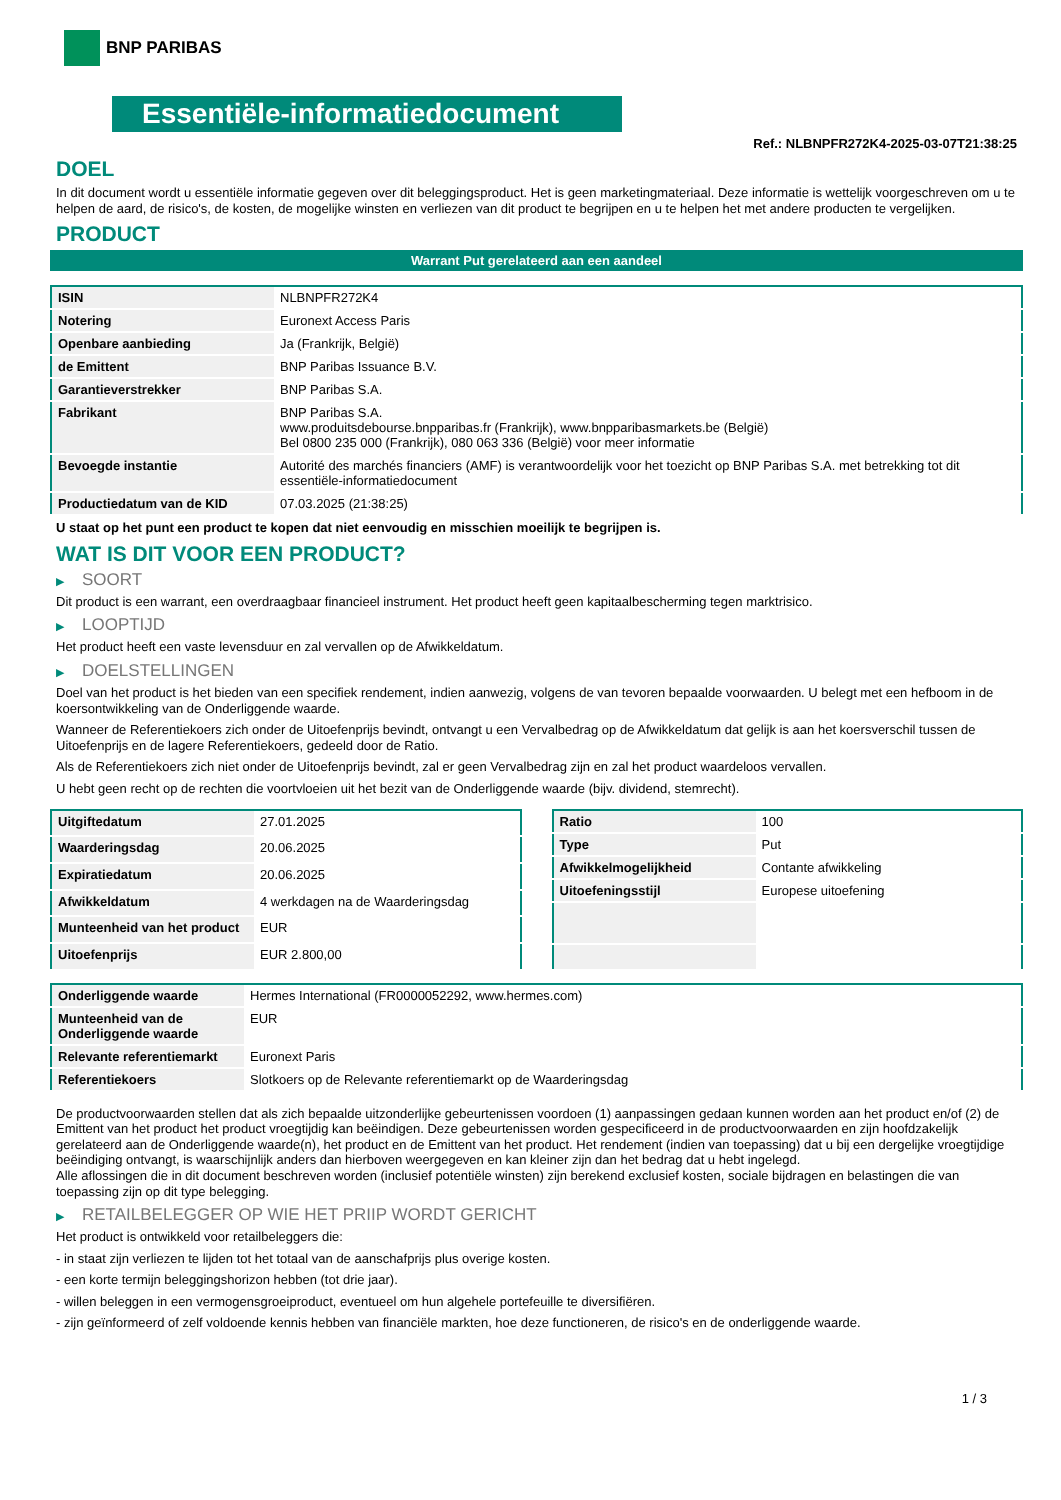BNP PARIBAS
Essentiële-informatiedocument
Ref.: NLBNPFR272K4-2025-03-07T21:38:25
DOEL
In dit document wordt u essentiële informatie gegeven over dit beleggingsproduct. Het is geen marketingmateriaal. Deze informatie is wettelijk voorgeschreven om u te helpen de aard, de risico's, de kosten, de mogelijke winsten en verliezen van dit product te begrijpen en u te helpen het met andere producten te vergelijken.
PRODUCT
Warrant Put gerelateerd aan een aandeel
| ISIN | NLBNPFR272K4 |
| Notering | Euronext Access Paris |
| Openbare aanbieding | Ja (Frankrijk, België) |
| de Emittent | BNP Paribas Issuance B.V. |
| Garantieverstrekker | BNP Paribas S.A. |
| Fabrikant | BNP Paribas S.A. www.produitsdebourse.bnpparibas.fr (Frankrijk), www.bnpparibasmarkets.be (België) Bel 0800 235 000 (Frankrijk), 080 063 336 (België) voor meer informatie |
| Bevoegde instantie | Autorité des marchés financiers (AMF) is verantwoordelijk voor het toezicht op BNP Paribas S.A. met betrekking tot dit essentiële-informatiedocument |
| Productiedatum van de KID | 07.03.2025 (21:38:25) |
U staat op het punt een product te kopen dat niet eenvoudig en misschien moeilijk te begrijpen is.
WAT IS DIT VOOR EEN PRODUCT?
▶ SOORT
Dit product is een warrant, een overdraagbaar financieel instrument. Het product heeft geen kapitaalbescherming tegen marktrisico.
▶ LOOPTIJD
Het product heeft een vaste levensduur en zal vervallen op de Afwikkeldatum.
▶ DOELSTELLINGEN
Doel van het product is het bieden van een specifiek rendement, indien aanwezig, volgens de van tevoren bepaalde voorwaarden. U belegt met een hefboom in de koersontwikkeling van de Onderliggende waarde.
Wanneer de Referentiekoers zich onder de Uitoefenprijs bevindt, ontvangt u een Vervalbedrag op de Afwikkeldatum dat gelijk is aan het koersverschil tussen de Uitoefenprijs en de lagere Referentiekoers, gedeeld door de Ratio.
Als de Referentiekoers zich niet onder de Uitoefenprijs bevindt, zal er geen Vervalbedrag zijn en zal het product waardeloos vervallen.
U hebt geen recht op de rechten die voortvloeien uit het bezit van de Onderliggende waarde (bijv. dividend, stemrecht).
| Uitgiftedatum | 27.01.2025 |
| Waarderingsdag | 20.06.2025 |
| Expiratiedatum | 20.06.2025 |
| Afwikkeldatum | 4 werkdagen na de Waarderingsdag |
| Munteenheid van het product | EUR |
| Uitoefenprijs | EUR 2.800,00 |
| Ratio | 100 |
| Type | Put |
| Afwikkelmogelijkheid | Contante afwikkeling |
| Uitoefeningsstijl | Europese uitoefening |
| Onderliggende waarde | Hermes International (FR0000052292, www.hermes.com) |
| Munteenheid van de Onderliggende waarde | EUR |
| Relevante referentiemarkt | Euronext Paris |
| Referentiekoers | Slotkoers op de Relevante referentiemarkt op de Waarderingsdag |
De productvoorwaarden stellen dat als zich bepaalde uitzonderlijke gebeurtenissen voordoen (1) aanpassingen gedaan kunnen worden aan het product en/of (2) de Emittent van het product het product vroegtijdig kan beëindigen. Deze gebeurtenissen worden gespecificeerd in de productvoorwaarden en zijn hoofdzakelijk gerelateerd aan de Onderliggende waarde(n), het product en de Emittent van het product. Het rendement (indien van toepassing) dat u bij een dergelijke vroegtijdige beëindiging ontvangt, is waarschijnlijk anders dan hierboven weergegeven en kan kleiner zijn dan het bedrag dat u hebt ingelegd.
Alle aflossingen die in dit document beschreven worden (inclusief potentiële winsten) zijn berekend exclusief kosten, sociale bijdragen en belastingen die van toepassing zijn op dit type belegging.
▶ RETAILBELEGGER OP WIE HET PRIIP WORDT GERICHT
Het product is ontwikkeld voor retailbeleggers die:
- in staat zijn verliezen te lijden tot het totaal van de aanschafprijs plus overige kosten.
- een korte termijn beleggingshorizon hebben (tot drie jaar).
- willen beleggen in een vermogensgroeiproduct, eventueel om hun algehele portefeuille te diversifiëren.
- zijn geïnformeerd of zelf voldoende kennis hebben van financiële markten, hoe deze functioneren, de risico's en de onderliggende waarde.
1 / 3